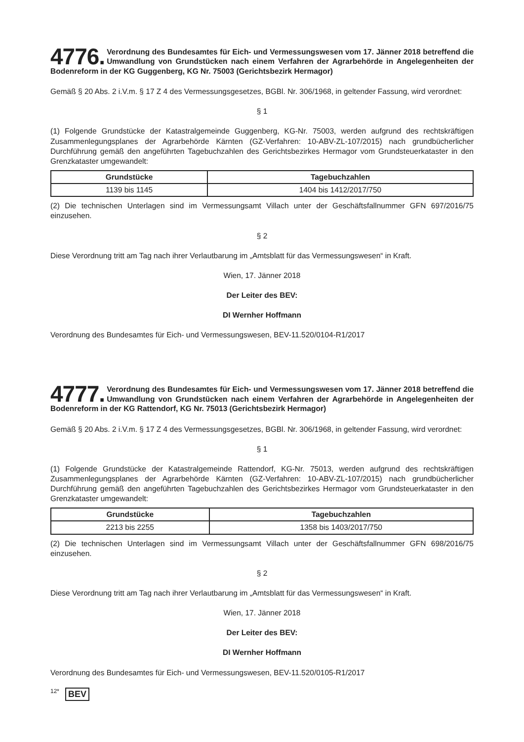4776. Verordnung des Bundesamtes für Eich- und Vermessungswesen vom 17. Jänner 2018 betreffend die Umwandlung von Grundstücken nach einem Verfahren der Agrarbehörde in Angelegenheiten der Bodenreform in der KG Guggenberg, KG Nr. 75003 (Gerichtsbezirk Hermagor)
Gemäß § 20 Abs. 2 i.V.m. § 17 Z 4 des Vermessungsgesetzes, BGBl. Nr. 306/1968, in geltender Fassung, wird verordnet:
§ 1
(1) Folgende Grundstücke der Katastralgemeinde Guggenberg, KG-Nr. 75003, werden aufgrund des rechtskräftigen Zusammenlegungsplanes der Agrarbehörde Kärnten (GZ-Verfahren: 10-ABV-ZL-107/2015) nach grundbücherlicher Durchführung gemäß den angeführten Tagebuchzahlen des Gerichtsbezirkes Hermagor vom Grundsteuerkataster in den Grenzkataster umgewandelt:
| Grundstücke | Tagebuchzahlen |
| --- | --- |
| 1139 bis 1145 | 1404 bis 1412/2017/750 |
(2) Die technischen Unterlagen sind im Vermessungsamt Villach unter der Geschäftsfallnummer GFN 697/2016/75 einzusehen.
§ 2
Diese Verordnung tritt am Tag nach ihrer Verlautbarung im „Amtsblatt für das Vermessungswesen“ in Kraft.
Wien, 17. Jänner 2018
Der Leiter des BEV:
DI Wernher Hoffmann
Verordnung des Bundesamtes für Eich- und Vermessungswesen, BEV-11.520/0104-R1/2017
4777. Verordnung des Bundesamtes für Eich- und Vermessungswesen vom 17. Jänner 2018 betreffend die Umwandlung von Grundstücken nach einem Verfahren der Agrarbehörde in Angelegenheiten der Bodenreform in der KG Rattendorf, KG Nr. 75013 (Gerichtsbezirk Hermagor)
Gemäß § 20 Abs. 2 i.V.m. § 17 Z 4 des Vermessungsgesetzes, BGBl. Nr. 306/1968, in geltender Fassung, wird verordnet:
§ 1
(1) Folgende Grundstücke der Katastralgemeinde Rattendorf, KG-Nr. 75013, werden aufgrund des rechtskräftigen Zusammenlegungsplanes der Agrarbehörde Kärnten (GZ-Verfahren: 10-ABV-ZL-107/2015) nach grundbücherlicher Durchführung gemäß den angeführten Tagebuchzahlen des Gerichtsbezirkes Hermagor vom Grundsteuerkataster in den Grenzkataster umgewandelt:
| Grundstücke | Tagebuchzahlen |
| --- | --- |
| 2213 bis 2255 | 1358 bis 1403/2017/750 |
(2) Die technischen Unterlagen sind im Vermessungsamt Villach unter der Geschäftsfallnummer GFN 698/2016/75 einzusehen.
§ 2
Diese Verordnung tritt am Tag nach ihrer Verlautbarung im „Amtsblatt für das Vermessungswesen“ in Kraft.
Wien, 17. Jänner 2018
Der Leiter des BEV:
DI Wernher Hoffmann
Verordnung des Bundesamtes für Eich- und Vermessungswesen, BEV-11.520/0105-R1/2017
12* BEV